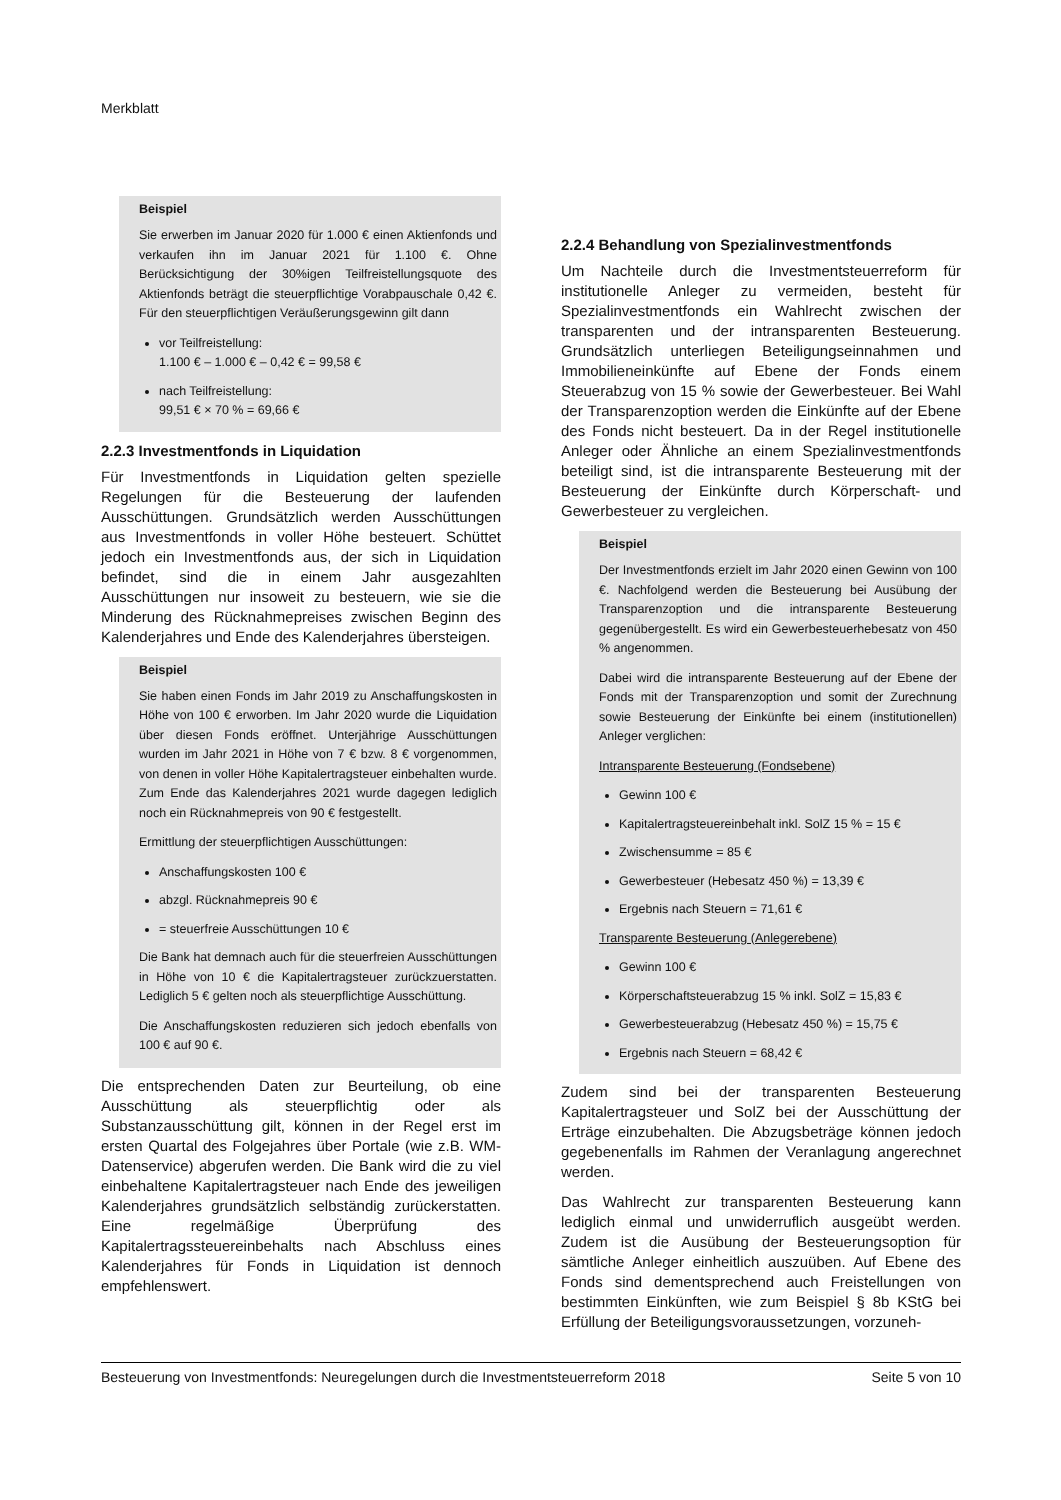Merkblatt
Beispiel
Sie erwerben im Januar 2020 für 1.000 € einen Aktienfonds und verkaufen ihn im Januar 2021 für 1.100 €. Ohne Berücksichtigung der 30%igen Teilfreistellungsquote des Aktienfonds beträgt die steuerpflichtige Vorabpauschale 0,42 €. Für den steuerpflichtigen Veräußerungsgewinn gilt dann
vor Teilfreistellung:
1.100 € – 1.000 € – 0,42 € = 99,58 €
nach Teilfreistellung:
99,51 € × 70 % = 69,66 €
2.2.3 Investmentfonds in Liquidation
Für Investmentfonds in Liquidation gelten spezielle Regelungen für die Besteuerung der laufenden Ausschüttungen. Grundsätzlich werden Ausschüttungen aus Investmentfonds in voller Höhe besteuert. Schüttet jedoch ein Investmentfonds aus, der sich in Liquidation befindet, sind die in einem Jahr ausgezahlten Ausschüttungen nur insoweit zu besteuern, wie sie die Minderung des Rücknahmepreises zwischen Beginn des Kalenderjahres und Ende des Kalenderjahres übersteigen.
Beispiel
Sie haben einen Fonds im Jahr 2019 zu Anschaffungskosten in Höhe von 100 € erworben. Im Jahr 2020 wurde die Liquidation über diesen Fonds eröffnet. Unterjährige Ausschüttungen wurden im Jahr 2021 in Höhe von 7 € bzw. 8 € vorgenommen, von denen in voller Höhe Kapitalertragsteuer einbehalten wurde. Zum Ende das Kalenderjahres 2021 wurde dagegen lediglich noch ein Rücknahmepreis von 90 € festgestellt.
Ermittlung der steuerpflichtigen Ausschüttungen:
Anschaffungskosten 100 €
abzgl. Rücknahmepreis 90 €
= steuerfreie Ausschüttungen 10 €
Die Bank hat demnach auch für die steuerfreien Ausschüttungen in Höhe von 10 € die Kapitalertragsteuer zurückzuerstatten. Lediglich 5 € gelten noch als steuerpflichtige Ausschüttung.
Die Anschaffungskosten reduzieren sich jedoch ebenfalls von 100 € auf 90 €.
Die entsprechenden Daten zur Beurteilung, ob eine Ausschüttung als steuerpflichtig oder als Substanzausschüttung gilt, können in der Regel erst im ersten Quartal des Folgejahres über Portale (wie z.B. WM-Datenservice) abgerufen werden. Die Bank wird die zu viel einbehaltene Kapitalertragsteuer nach Ende des jeweiligen Kalenderjahres grundsätzlich selbständig zurückerstatten. Eine regelmäßige Überprüfung des Kapitalertragssteuereinbehalts nach Abschluss eines Kalenderjahres für Fonds in Liquidation ist dennoch empfehlenswert.
2.2.4 Behandlung von Spezialinvestmentfonds
Um Nachteile durch die Investmentsteuerreform für institutionelle Anleger zu vermeiden, besteht für Spezialinvestmentfonds ein Wahlrecht zwischen der transparenten und der intransparenten Besteuerung. Grundsätzlich unterliegen Beteiligungseinnahmen und Immobilieneinkünfte auf Ebene der Fonds einem Steuerabzug von 15 % sowie der Gewerbesteuer. Bei Wahl der Transparenzoption werden die Einkünfte auf der Ebene des Fonds nicht besteuert. Da in der Regel institutionelle Anleger oder Ähnliche an einem Spezialinvestmentfonds beteiligt sind, ist die intransparente Besteuerung mit der Besteuerung der Einkünfte durch Körperschaft- und Gewerbesteuer zu vergleichen.
Beispiel
Der Investmentfonds erzielt im Jahr 2020 einen Gewinn von 100 €. Nachfolgend werden die Besteuerung bei Ausübung der Transparenzoption und die intransparente Besteuerung gegenübergestellt. Es wird ein Gewerbesteuerhebesatz von 450 % angenommen.
Dabei wird die intransparente Besteuerung auf der Ebene der Fonds mit der Transparenzoption und somit der Zurechnung sowie Besteuerung der Einkünfte bei einem (institutionellen) Anleger verglichen:
Intransparente Besteuerung (Fondsebene)
Gewinn 100 €
Kapitalertragsteuereinbehalt inkl. SolZ 15 % = 15 €
Zwischensumme = 85 €
Gewerbesteuer (Hebesatz 450 %) = 13,39 €
Ergebnis nach Steuern = 71,61 €
Transparente Besteuerung (Anlegerebene)
Gewinn 100 €
Körperschaftsteuerabzug 15 % inkl. SolZ = 15,83 €
Gewerbesteuerabzug (Hebesatz 450 %) = 15,75 €
Ergebnis nach Steuern = 68,42 €
Zudem sind bei der transparenten Besteuerung Kapitalertragsteuer und SolZ bei der Ausschüttung der Erträge einzubehalten. Die Abzugsbeträge können jedoch gegebenenfalls im Rahmen der Veranlagung angerechnet werden.
Das Wahlrecht zur transparenten Besteuerung kann lediglich einmal und unwiderruflich ausgeübt werden. Zudem ist die Ausübung der Besteuerungsoption für sämtliche Anleger einheitlich auszuüben. Auf Ebene des Fonds sind dementsprechend auch Freistellungen von bestimmten Einkünften, wie zum Beispiel § 8b KStG bei Erfüllung der Beteiligungsvoraussetzungen, vorzuneh-
Besteuerung von Investmentfonds: Neuregelungen durch die Investmentsteuerreform 2018 Seite 5 von 10